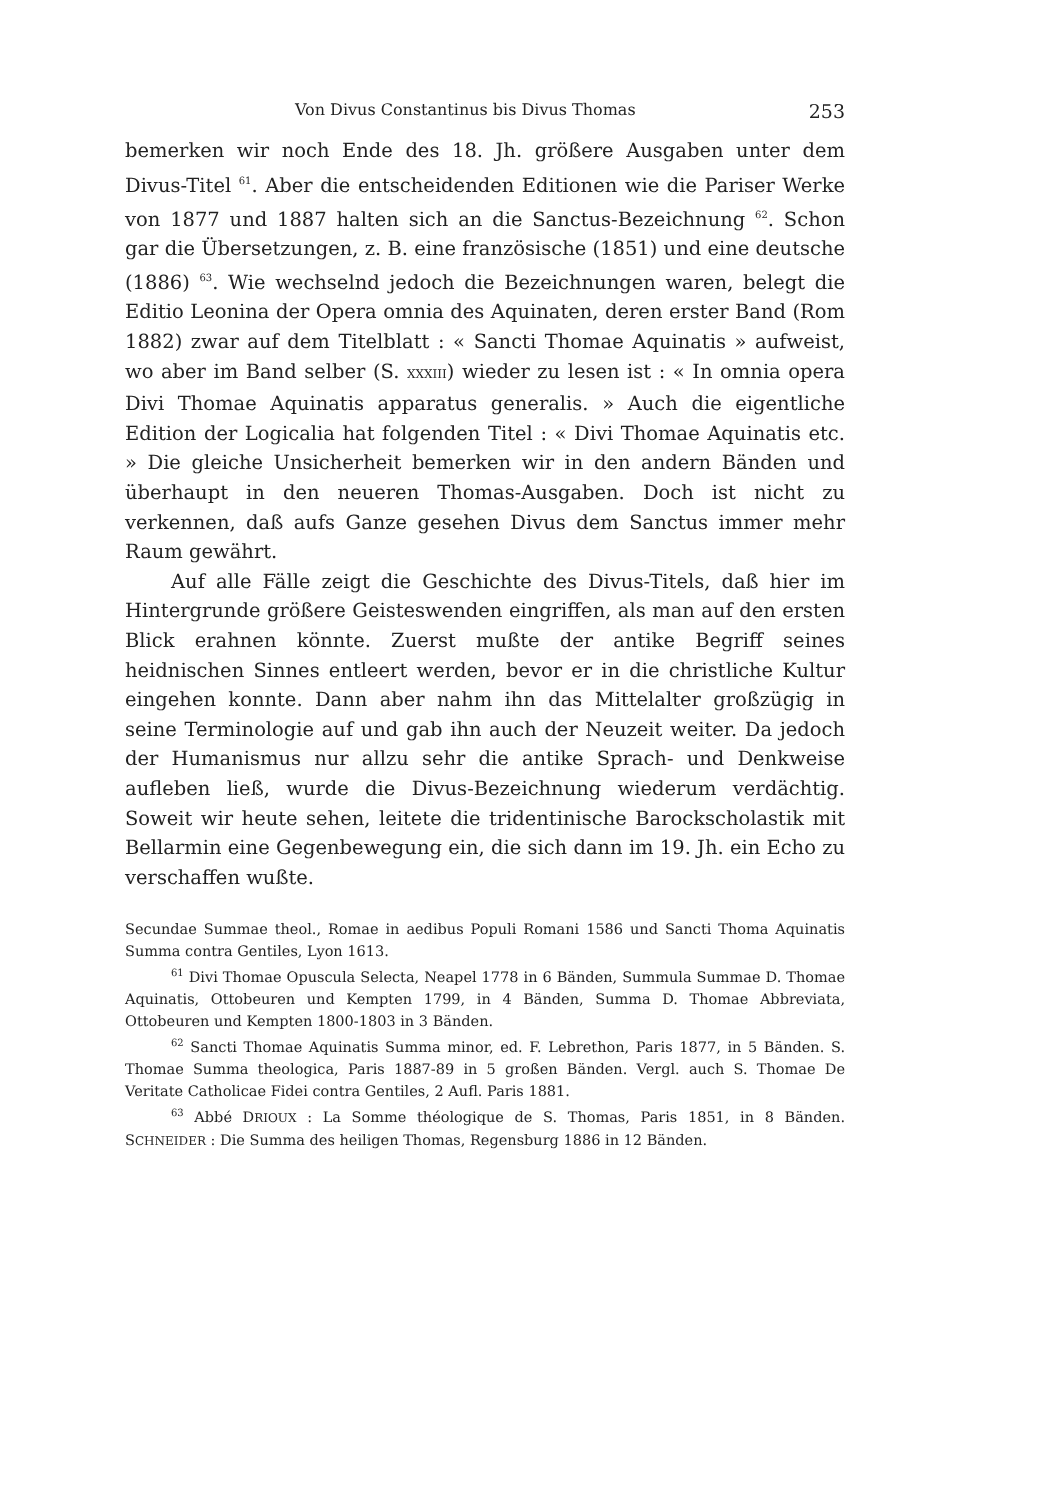Von Divus Constantinus bis Divus Thomas 253
bemerken wir noch Ende des 18. Jh. größere Ausgaben unter dem Divus-Titel <sup>61</sup>. Aber die entscheidenden Editionen wie die Pariser Werke von 1877 und 1887 halten sich an die Sanctus-Bezeichnung <sup>62</sup>. Schon gar die Übersetzungen, z. B. eine französische (1851) und eine deutsche (1886) <sup>63</sup>. Wie wechselnd jedoch die Bezeichnungen waren, belegt die Editio Leonina der Opera omnia des Aquinaten, deren erster Band (Rom 1882) zwar auf dem Titelblatt : « Sancti Thomae Aquinatis » aufweist, wo aber im Band selber (S. XXXIII) wieder zu lesen ist : « In omnia opera Divi Thomae Aquinatis apparatus generalis. » Auch die eigentliche Edition der Logicalia hat folgenden Titel : « Divi Thomae Aquinatis etc. » Die gleiche Unsicherheit bemerken wir in den andern Bänden und überhaupt in den neueren Thomas-Ausgaben. Doch ist nicht zu verkennen, daß aufs Ganze gesehen Divus dem Sanctus immer mehr Raum gewährt.
Auf alle Fälle zeigt die Geschichte des Divus-Titels, daß hier im Hintergrunde größere Geisteswenden eingriffen, als man auf den ersten Blick erahnen könnte. Zuerst mußte der antike Begriff seines heidnischen Sinnes entleert werden, bevor er in die christliche Kultur eingehen konnte. Dann aber nahm ihn das Mittelalter großzügig in seine Terminologie auf und gab ihn auch der Neuzeit weiter. Da jedoch der Humanismus nur allzu sehr die antike Sprach- und Denkweise aufleben ließ, wurde die Divus-Bezeichnung wiederum verdächtig. Soweit wir heute sehen, leitete die tridentinische Barockscholastik mit Bellarmin eine Gegenbewegung ein, die sich dann im 19. Jh. ein Echo zu verschaffen wußte.
Secundae Summae theol., Romae in aedibus Populi Romani 1586 und Sancti Thoma Aquinatis Summa contra Gentiles, Lyon 1613.
<sup>61</sup> Divi Thomae Opuscula Selecta, Neapel 1778 in 6 Bänden, Summula Summae D. Thomae Aquinatis, Ottobeuren und Kempten 1799, in 4 Bänden, Summa D. Thomae Abbreviata, Ottobeuren und Kempten 1800-1803 in 3 Bänden.
<sup>62</sup> Sancti Thomae Aquinatis Summa minor, ed. F. Lebrethon, Paris 1877, in 5 Bänden. S. Thomae Summa theologica, Paris 1887-89 in 5 großen Bänden. Vergl. auch S. Thomae De Veritate Catholicae Fidei contra Gentiles, 2 Aufl. Paris 1881.
<sup>63</sup> Abbé DRIOUX : La Somme théologique de S. Thomas, Paris 1851, in 8 Bänden. SCHNEIDER : Die Summa des heiligen Thomas, Regensburg 1886 in 12 Bänden.